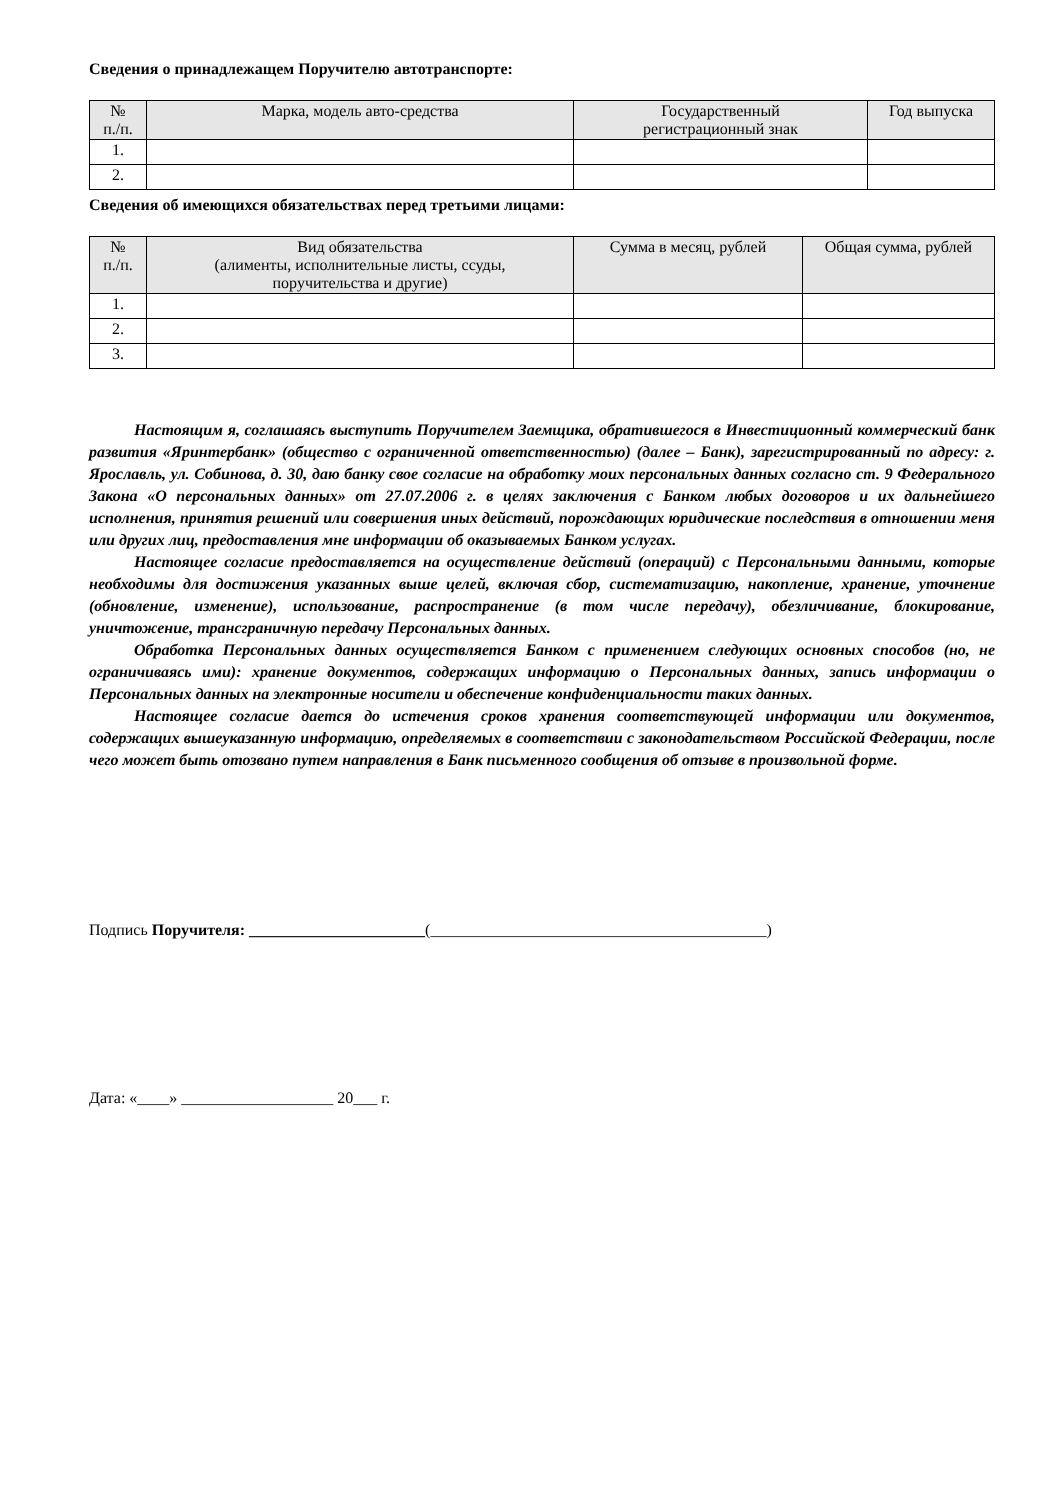Сведения о принадлежащем Поручителю автотранспорте:
| № п./п. | Марка, модель авто-средства | Государственный регистрационный знак | Год выпуска |
| --- | --- | --- | --- |
| 1. | | | |
| 2. | | | |
Сведения об имеющихся обязательствах перед третьими лицами:
| № п./п. | Вид обязательства (алименты, исполнительные листы, ссуды, поручительства и другие) | Сумма в месяц, рублей | Общая сумма, рублей |
| --- | --- | --- | --- |
| 1. | | | |
| 2. | | | |
| 3. | | | |
Настоящим я, соглашаясь выступить Поручителем Заемщика, обратившегося в Инвестиционный коммерческий банк развития «Яринтербанк» (общество с ограниченной ответственностью) (далее – Банк), зарегистрированный по адресу: г. Ярославль, ул. Собинова, д. 30, даю банку свое согласие на обработку моих персональных данных согласно ст. 9 Федерального Закона «О персональных данных» от 27.07.2006 г. в целях заключения с Банком любых договоров и их дальнейшего исполнения, принятия решений или совершения иных действий, порождающих юридические последствия в отношении меня или других лиц, предоставления мне информации об оказываемых Банком услугах.
Настоящее согласие предоставляется на осуществление действий (операций) с Персональными данными, которые необходимы для достижения указанных выше целей, включая сбор, систематизацию, накопление, хранение, уточнение (обновление, изменение), использование, распространение (в том числе передачу), обезличивание, блокирование, уничтожение, трансграничную передачу Персональных данных.
Обработка Персональных данных осуществляется Банком с применением следующих основных способов (но, не ограничиваясь ими): хранение документов, содержащих информацию о Персональных данных, запись информации о Персональных данных на электронные носители и обеспечение конфиденциальности таких данных.
Настоящее согласие дается до истечения сроков хранения соответствующей информации или документов, содержащих вышеуказанную информацию, определяемых в соответствии с законодательством Российской Федерации, после чего может быть отозвано путем направления в Банк письменного сообщения об отзыве в произвольной форме.
Подпись Поручителя: ______________________(__________________________________________)
Дата: «____» ___________________ 20___ г.